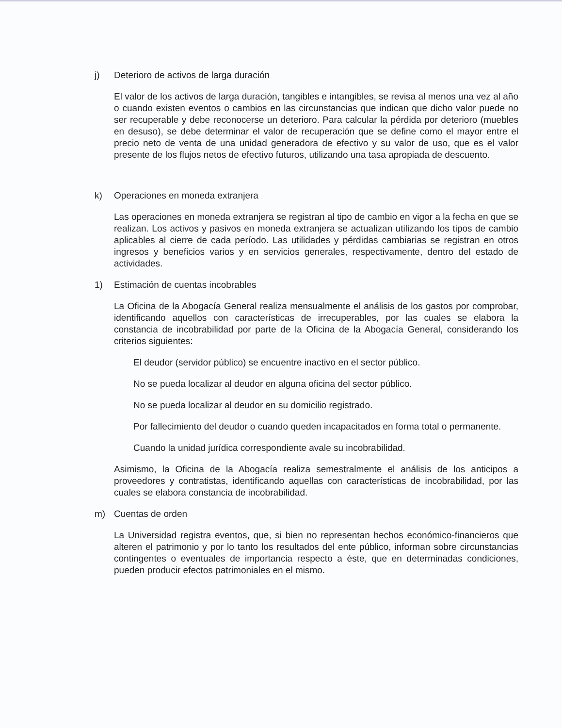j) Deterioro de activos de larga duración
El valor de los activos de larga duración, tangibles e intangibles, se revisa al menos una vez al año o cuando existen eventos o cambios en las circunstancias que indican que dicho valor puede no ser recuperable y debe reconocerse un deterioro. Para calcular la pérdida por deterioro (muebles en desuso), se debe determinar el valor de recuperación que se define como el mayor entre el precio neto de venta de una unidad generadora de efectivo y su valor de uso, que es el valor presente de los flujos netos de efectivo futuros, utilizando una tasa apropiada de descuento.
k) Operaciones en moneda extranjera
Las operaciones en moneda extranjera se registran al tipo de cambio en vigor a la fecha en que se realizan. Los activos y pasivos en moneda extranjera se actualizan utilizando los tipos de cambio aplicables al cierre de cada período. Las utilidades y pérdidas cambiarias se registran en otros ingresos y beneficios varios y en servicios generales, respectivamente, dentro del estado de actividades.
1) Estimación de cuentas incobrables
La Oficina de la Abogacía General realiza mensualmente el análisis de los gastos por comprobar, identificando aquellos con características de irrecuperables, por las cuales se elabora la constancia de incobrabilidad por parte de la Oficina de la Abogacía General, considerando los criterios siguientes:
El deudor (servidor público) se encuentre inactivo en el sector público.
No se pueda localizar al deudor en alguna oficina del sector público.
No se pueda localizar al deudor en su domicilio registrado.
Por fallecimiento del deudor o cuando queden incapacitados en forma total o permanente.
Cuando la unidad jurídica correspondiente avale su incobrabilidad.
Asimismo, la Oficina de la Abogacía realiza semestralmente el análisis de los anticipos a proveedores y contratistas, identificando aquellas con características de incobrabilidad, por las cuales se elabora constancia de incobrabilidad.
m) Cuentas de orden
La Universidad registra eventos, que, si bien no representan hechos económico-financieros que alteren el patrimonio y por lo tanto los resultados del ente público, informan sobre circunstancias contingentes o eventuales de importancia respecto a éste, que en determinadas condiciones, pueden producir efectos patrimoniales en el mismo.